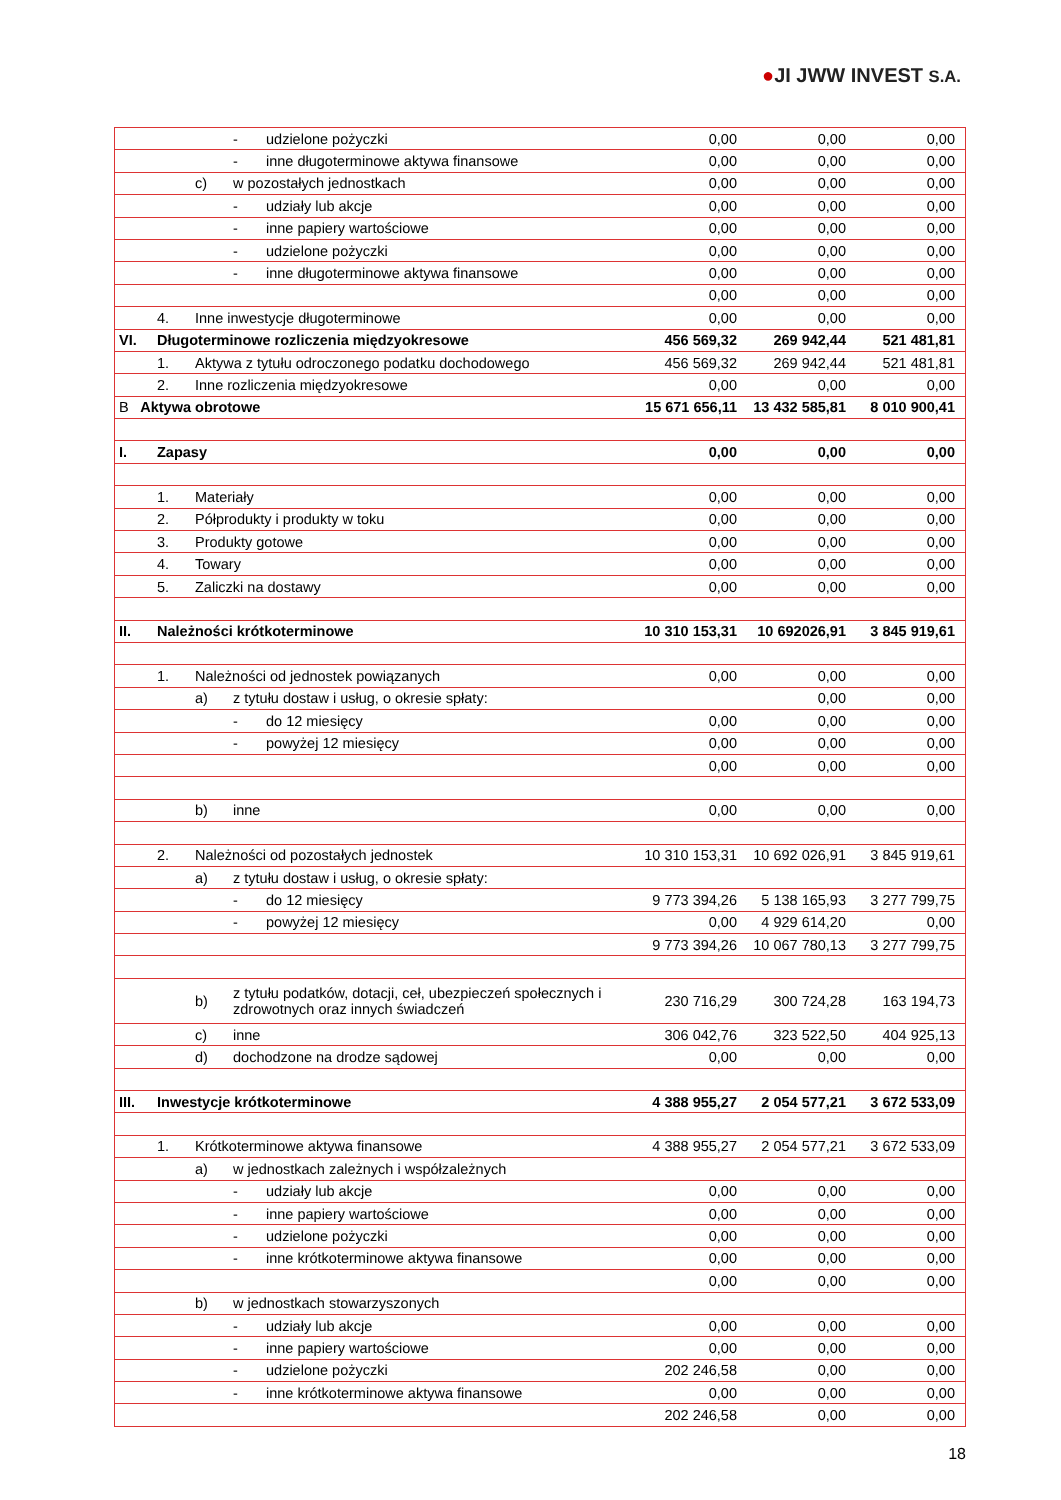●JI JWW INVEST S.A.
| | | | - | udzielone pożyczki | 0,00 | 0,00 | 0,00 |
| | | | - | inne długoterminowe aktywa finansowe | 0,00 | 0,00 | 0,00 |
| | | c) | w pozostałych jednostkach | | 0,00 | 0,00 | 0,00 |
| | | | - | udziały lub akcje | 0,00 | 0,00 | 0,00 |
| | | | - | inne papiery wartościowe | 0,00 | 0,00 | 0,00 |
| | | | - | udzielone pożyczki | 0,00 | 0,00 | 0,00 |
| | | | - | inne długoterminowe aktywa finansowe | 0,00 | 0,00 | 0,00 |
| | | | | | 0,00 | 0,00 | 0,00 |
| | 4. | Inne inwestycje długoterminowe | | | 0,00 | 0,00 | 0,00 |
| VI. | Długoterminowe rozliczenia międzyokresowe | | | | 456 569,32 | 269 942,44 | 521 481,81 |
| | 1. | Aktywa z tytułu odroczonego podatku dochodowego | | | 456 569,32 | 269 942,44 | 521 481,81 |
| | 2. | Inne rozliczenia międzyokresowe | | | 0,00 | 0,00 | 0,00 |
| B Aktywa obrotowe | | | | | 15 671 656,11 | 13 432 585,81 | 8 010 900,41 |
| I. | Zapasy | | | | 0,00 | 0,00 | 0,00 |
| | 1. | Materiały | | | 0,00 | 0,00 | 0,00 |
| | 2. | Półprodukty i produkty w toku | | | 0,00 | 0,00 | 0,00 |
| | 3. | Produkty gotowe | | | 0,00 | 0,00 | 0,00 |
| | 4. | Towary | | | 0,00 | 0,00 | 0,00 |
| | 5. | Zaliczki na dostawy | | | 0,00 | 0,00 | 0,00 |
| II. | Należności krótkoterminowe | | | | 10 310 153,31 | 10 692026,91 | 3 845 919,61 |
| | 1. | Należności od jednostek powiązanych | | | 0,00 | 0,00 | 0,00 |
| | | a) | z tytułu dostaw i usług, o okresie spłaty: | | | 0,00 | 0,00 |
| | | | - | do 12 miesięcy | 0,00 | 0,00 | 0,00 |
| | | | - | powyżej 12 miesięcy | 0,00 | 0,00 | 0,00 |
| | | | | | 0,00 | 0,00 | 0,00 |
| | | b) | inne | | 0,00 | 0,00 | 0,00 |
| | 2. | Należności od pozostałych jednostek | | | 10 310 153,31 | 10 692 026,91 | 3 845 919,61 |
| | | a) | z tytułu dostaw i usług, o okresie spłaty: | | | | |
| | | | - | do 12 miesięcy | 9 773 394,26 | 5 138 165,93 | 3 277 799,75 |
| | | | - | powyżej 12 miesięcy | 0,00 | 4 929 614,20 | 0,00 |
| | | | | | 9 773 394,26 | 10 067 780,13 | 3 277 799,75 |
| | | b) | z tytułu podatków, dotacji, ceł, ubezpieczeń społecznych i zdrowotnych oraz innych świadczeń | | 230 716,29 | 300 724,28 | 163 194,73 |
| | | c) | inne | | 306 042,76 | 323 522,50 | 404 925,13 |
| | | d) | dochodzone na drodze sądowej | | 0,00 | 0,00 | 0,00 |
| III. | Inwestycje krótkoterminowe | | | | 4 388 955,27 | 2 054 577,21 | 3 672 533,09 |
| | 1. | Krótkoterminowe aktywa finansowe | | | 4 388 955,27 | 2 054 577,21 | 3 672 533,09 |
| | | a) | w jednostkach zależnych i współzależnych | | | | |
| | | | - | udziały lub akcje | 0,00 | 0,00 | 0,00 |
| | | | - | inne papiery wartościowe | 0,00 | 0,00 | 0,00 |
| | | | - | udzielone pożyczki | 0,00 | 0,00 | 0,00 |
| | | | - | inne krótkoterminowe aktywa finansowe | 0,00 | 0,00 | 0,00 |
| | | | | | 0,00 | 0,00 | 0,00 |
| | | b) | w jednostkach stowarzyszonych | | | | |
| | | | - | udziały lub akcje | 0,00 | 0,00 | 0,00 |
| | | | - | inne papiery wartościowe | 0,00 | 0,00 | 0,00 |
| | | | - | udzielone pożyczki | 202 246,58 | 0,00 | 0,00 |
| | | | - | inne krótkoterminowe aktywa finansowe | 0,00 | 0,00 | 0,00 |
| | | | | | 202 246,58 | 0,00 | 0,00 |
18